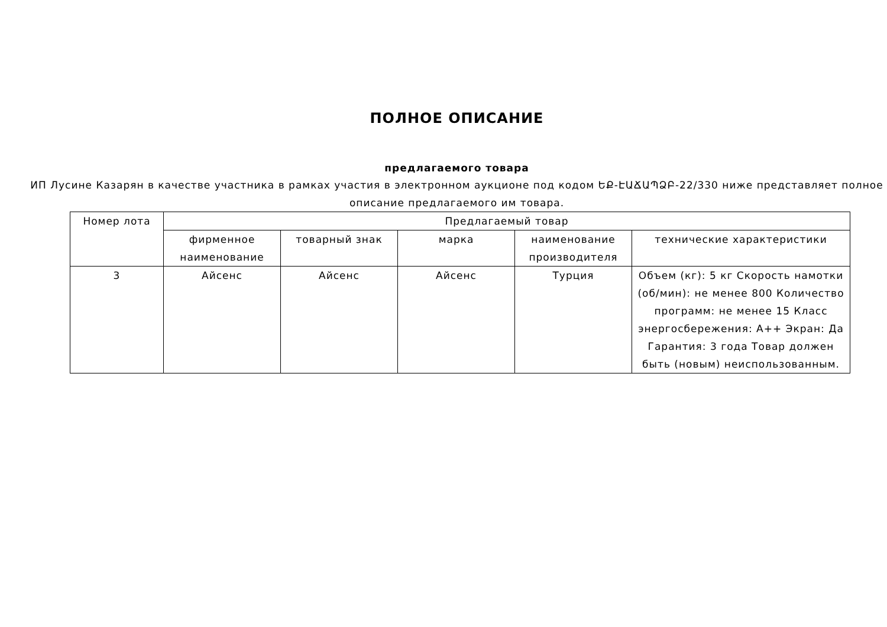ПОЛНОЕ ОПИСАНИЕ
предлагаемого товара
ИП Лусине Казарян в качестве участника в рамках участия в электронном аукционе под кодом ԵՔ-ԷԱՃԱՊՁԲ-22/330 ниже представляет полное описание предлагаемого им товара.
| Номер лота | Предлагаемый товар | | | | |
| --- | --- | --- | --- | --- | --- |
| | фирменное наименование | товарный знак | марка | наименование производителя | технические характеристики |
| 3 | Айсенс | Айсенс | Айсенс | Турция | Объем (кг): 5 кг Скорость намотки (об/мин): не менее 800 Количество программ: не менее 15 Класс энергосбережения: A++ Экран: Да Гарантия: 3 года Товар должен быть (новым) неиспользованным. |